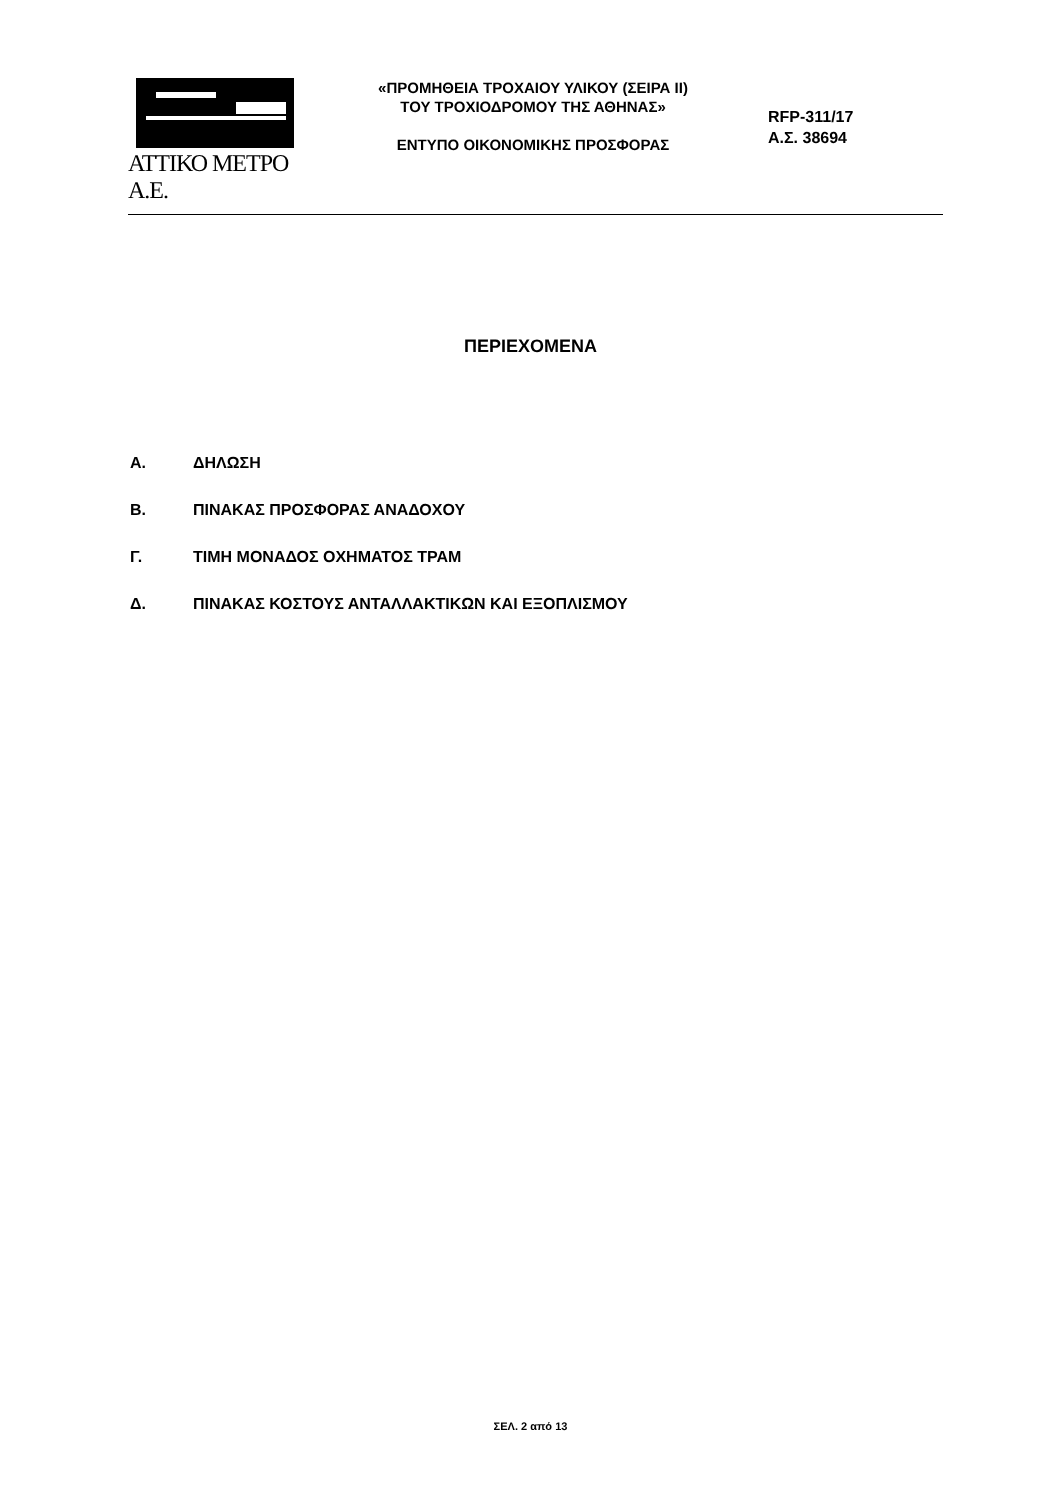ΑΤΤΙΚΟ ΜΕΤΡΟ Α.Ε.
«ΠΡΟΜΗΘΕΙΑ ΤΡΟΧΑΙΟΥ ΥΛΙΚΟΥ (ΣΕΙΡΑ ΙΙ)
ΤΟΥ ΤΡΟΧΙΟΔΡΟΜΟΥ ΤΗΣ ΑΘΗΝΑΣ»
ΕΝΤΥΠΟ ΟΙΚΟΝΟΜΙΚΗΣ ΠΡΟΣΦΟΡΑΣ
RFP-311/17
Α.Σ. 38694
ΠΕΡΙΕΧΟΜΕΝΑ
Α. ΔΗΛΩΣΗ
Β. ΠΙΝΑΚΑΣ ΠΡΟΣΦΟΡΑΣ ΑΝΑΔΟΧΟΥ
Γ. ΤΙΜΗ ΜΟΝΑΔΟΣ ΟΧΗΜΑΤΟΣ ΤΡΑΜ
Δ. ΠΙΝΑΚΑΣ ΚΟΣΤΟΥΣ ΑΝΤΑΛΛΑΚΤΙΚΩΝ ΚΑΙ ΕΞΟΠΛΙΣΜΟΥ
ΣΕΛ. 2 από 13